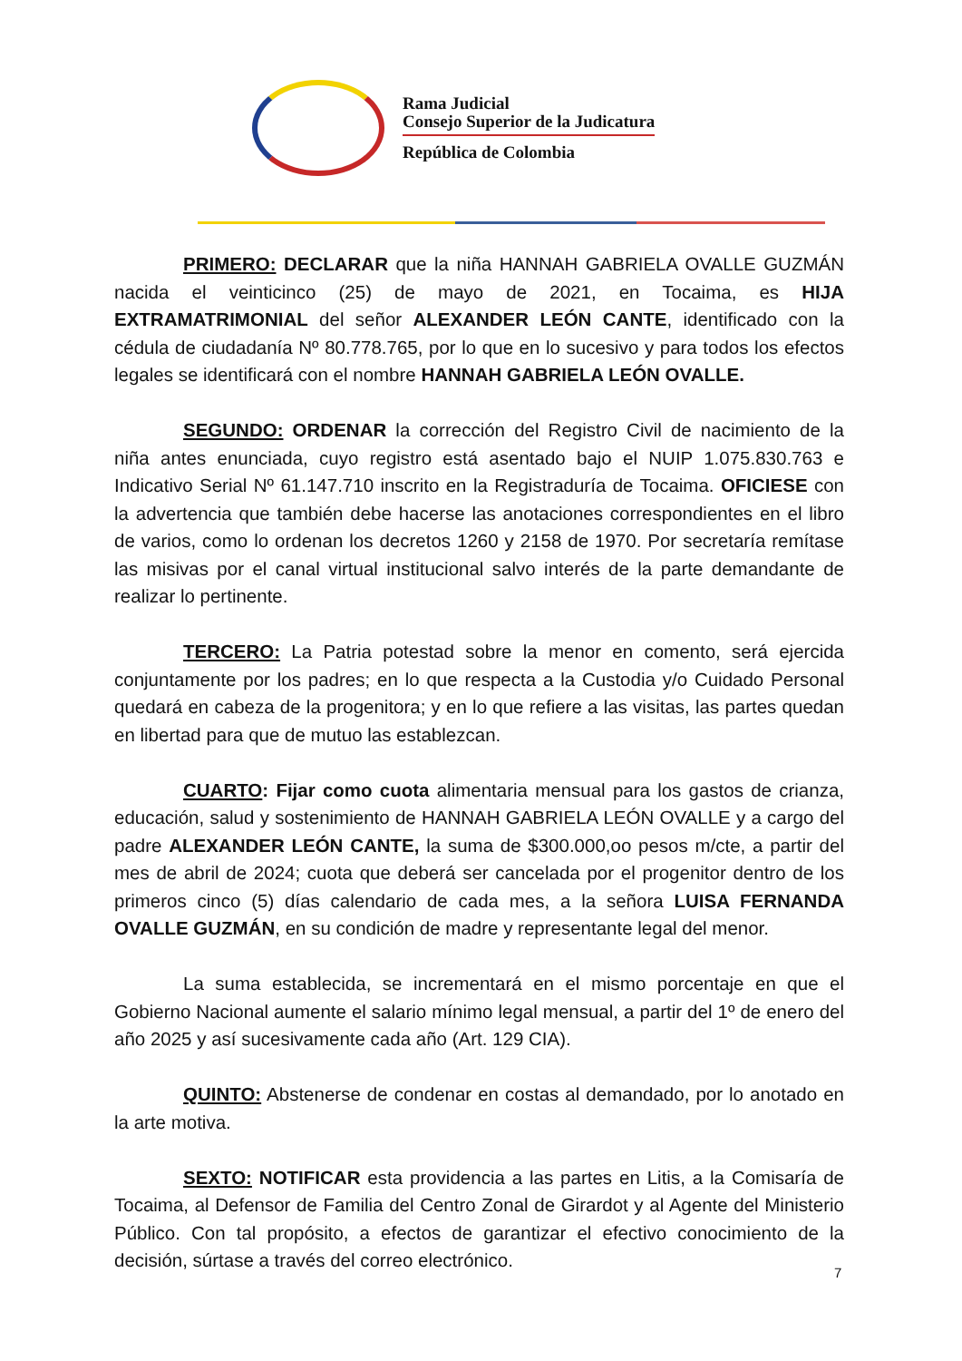Rama Judicial
Consejo Superior de la Judicatura
República de Colombia
PRIMERO: DECLARAR que la niña HANNAH GABRIELA OVALLE GUZMÁN nacida el veinticinco (25) de mayo de 2021, en Tocaima, es HIJA EXTRAMATRIMONIAL del señor ALEXANDER LEÓN CANTE, identificado con la cédula de ciudadanía Nº 80.778.765, por lo que en lo sucesivo y para todos los efectos legales se identificará con el nombre HANNAH GABRIELA LEÓN OVALLE.
SEGUNDO: ORDENAR la corrección del Registro Civil de nacimiento de la niña antes enunciada, cuyo registro está asentado bajo el NUIP 1.075.830.763 e Indicativo Serial Nº 61.147.710 inscrito en la Registraduría de Tocaima. OFICIESE con la advertencia que también debe hacerse las anotaciones correspondientes en el libro de varios, como lo ordenan los decretos 1260 y 2158 de 1970. Por secretaría remítase las misivas por el canal virtual institucional salvo interés de la parte demandante de realizar lo pertinente.
TERCERO: La Patria potestad sobre la menor en comento, será ejercida conjuntamente por los padres; en lo que respecta a la Custodia y/o Cuidado Personal quedará en cabeza de la progenitora; y en lo que refiere a las visitas, las partes quedan en libertad para que de mutuo las establezcan.
CUARTO: Fijar como cuota alimentaria mensual para los gastos de crianza, educación, salud y sostenimiento de HANNAH GABRIELA LEÓN OVALLE y a cargo del padre ALEXANDER LEÓN CANTE, la suma de $300.000,oo pesos m/cte, a partir del mes de abril de 2024; cuota que deberá ser cancelada por el progenitor dentro de los primeros cinco (5) días calendario de cada mes, a la señora LUISA FERNANDA OVALLE GUZMÁN, en su condición de madre y representante legal del menor.
La suma establecida, se incrementará en el mismo porcentaje en que el Gobierno Nacional aumente el salario mínimo legal mensual, a partir del 1º de enero del año 2025 y así sucesivamente cada año (Art. 129 CIA).
QUINTO: Abstenerse de condenar en costas al demandado, por lo anotado en la arte motiva.
SEXTO: NOTIFICAR esta providencia a las partes en Litis, a la Comisaría de Tocaima, al Defensor de Familia del Centro Zonal de Girardot y al Agente del Ministerio Público. Con tal propósito, a efectos de garantizar el efectivo conocimiento de la decisión, súrtase a través del correo electrónico.
7